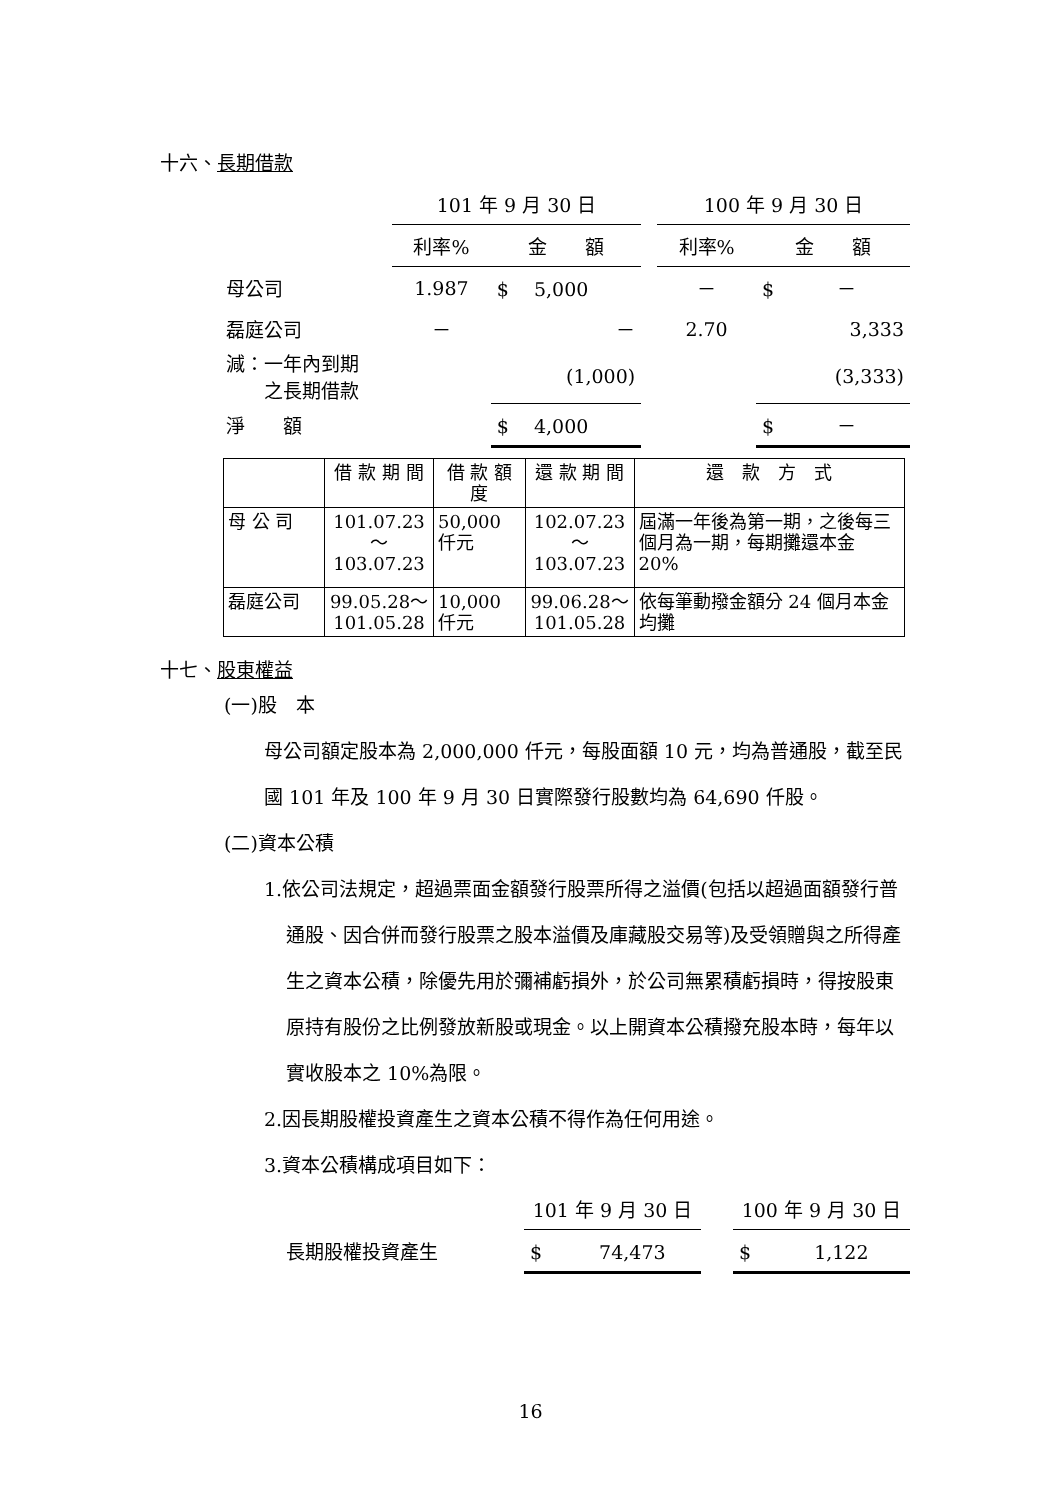十六、長期借款
| | 101 年 9 月 30 日 | | | 100 年 9 月 30 日 | |
| | 利率% | 金 額 | | 利率% | 金 額 |
| 母公司 | 1.987 | $ 5,000 | | － | $ － |
| 磊庭公司 | － | － | | 2.70 | 3,333 |
| 減：一年內到期 之長期借款 | | (1,000) | | | (3,333) |
| 淨 額 | | $ 4,000 | | | $ － |
| | 借 款 期 間 | 借 款 額 度 | 還 款 期 間 | 還 款 方 式 |
| 母 公 司 | 101.07.23～ 103.07.23 | 50,000 仟元 | 102.07.23～ 103.07.23 | 屆滿一年後為第一期，之後每三個月為一期，每期攤還本金 20% |
| 磊庭公司 | 99.05.28～ 101.05.28 | 10,000 仟元 | 99.06.28～ 101.05.28 | 依每筆動撥金額分 24 個月本金均攤 |
十七、股東權益
(一)股　本
母公司額定股本為 2,000,000 仟元，每股面額 10 元，均為普通股，截至民國 101 年及 100 年 9 月 30 日實際發行股數均為 64,690 仟股。
(二)資本公積
1.依公司法規定，超過票面金額發行股票所得之溢價(包括以超過面額發行普通股、因合併而發行股票之股本溢價及庫藏股交易等)及受領贈與之所得產生之資本公積，除優先用於彌補虧損外，於公司無累積虧損時，得按股東原持有股份之比例發放新股或現金。以上開資本公積撥充股本時，每年以實收股本之 10%為限。
2.因長期股權投資產生之資本公積不得作為任何用途。
3.資本公積構成項目如下：
| | 101 年 9 月 30 日 | | 100 年 9 月 30 日 |
| 長期股權投資產生 | $ 74,473 | | $ 1,122 |
16